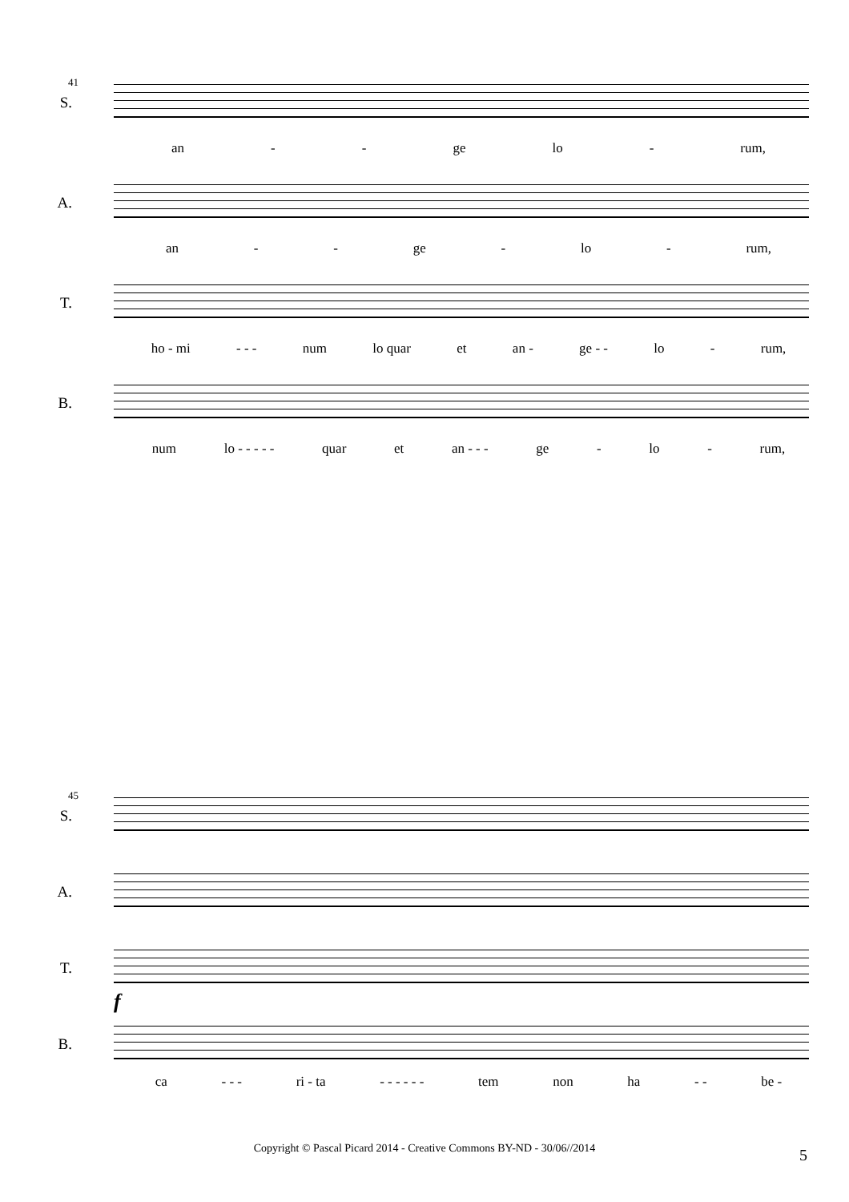41
S.
an - - ge lo - rum,
A.
an - - ge - lo - rum,
T.
ho - mi - - - num lo quar et an - ge - - lo - rum,
B.
num lo - - - - - quar et an - - - ge - lo - rum,
45
S.
A.
T.
B.
f
ca - - - ri - ta - - - - - - tem non ha - - be -
Copyright © Pascal Picard 2014 - Creative Commons BY-ND - 30/06//2014 5